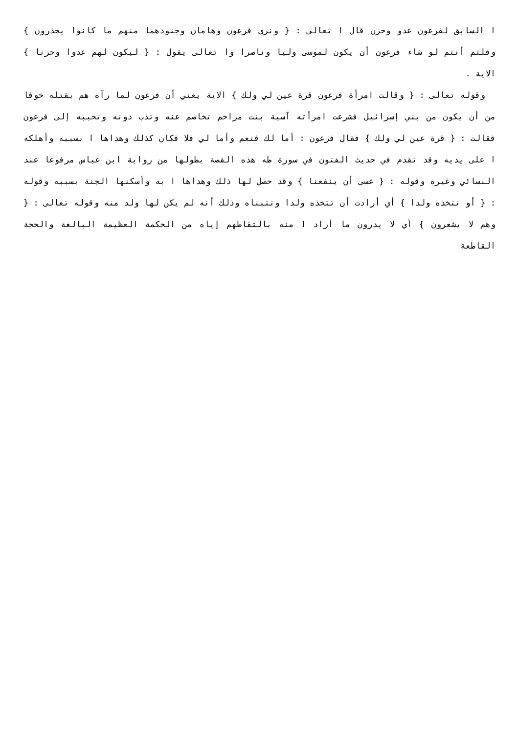ا السابق لفرعون عدو وحزن قال ا تعالى : { ونري فرعون وهامان وجنودهما منهم ما كانوا يحذرون } وقلتم أنتم لو شاء فرعون أن يكون لموسى وليا وناصرا وا تعالى يقول : { ليكون لهم عدوا وحزنا } الاية .
وقوله تعالى : { وقالت امرأة فرعون قرة عين لي ولك } الاية يعني أن فرعون لما رآه هم بقتله خوفا من أن يكون من بني إسرائيل فشرعت امرأته آسية بنت مزاحم تخاصم عنه وتذب دونه وتحببه إلى فرعون فقالت : { قرة عين لي ولك } فقال فرعون : أما لك فنعم وأما لي فلا فكان كذلك وهداها ا بسببه وأهلكه ا على يديه وقد تقدم في حديث الفتون في سورة طه هذه القصة بطولها من رواية ابن عباس مرفوعا عند النسائي وغيره وقوله : { عسى أن ينفعنا } وقد حصل لها ذلك وهداها ا به وأسكنها الجنة بسببه وقوله : { أو نتخذه ولدا } أي أرادت أن تتخذه ولدا وتتبناه وذلك أنه لم يكن لها ولد منه وقوله تعالى : { وهم لا يشعرون } أي لا يدرون ما أراد ا منه بالتقاطهم إياه من الحكمة العظيمة البالغة والحجة القاطعة